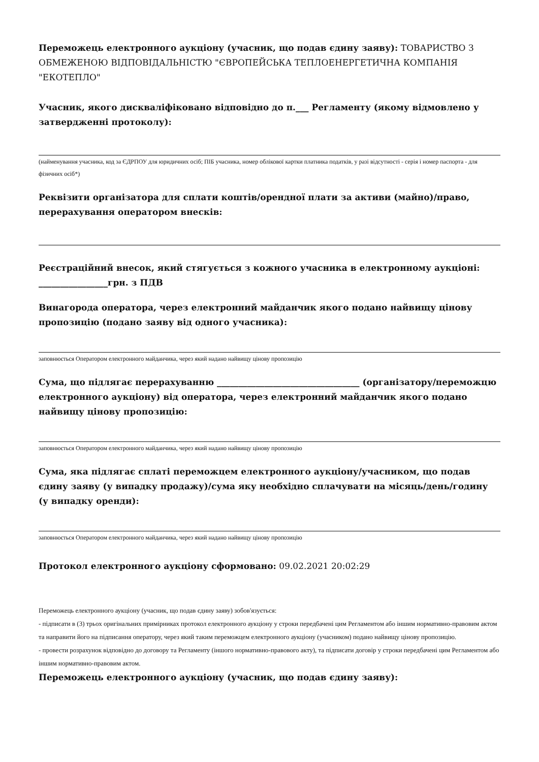Переможець електронного аукціону (учасник, що подав єдину заяву): ТОВАРИСТВО З ОБМЕЖЕНОЮ ВІДПОВІДАЛЬНІСТЮ "ЄВРОПЕЙСЬКА ТЕПЛОЕНЕРГЕТИЧНА КОМПАНІЯ "ЕКОТЕПЛО"
Учасник, якого дискваліфіковано відповідно до п.___ Регламенту (якому відмовлено у затвердженні протоколу):
(найменування учасника, код за ЄДРПОУ для юридичних осіб; ПІБ учасника, номер облікової картки платника податків, у разі відсутності - серія і номер паспорта - для фізичних осіб*)
Реквізити організатора для сплати коштів/орендної плати за активи (майно)/право, перерахування оператором внесків:
Реєстраційний внесок, який стягується з кожного учасника в електронному аукціоні: ________________грн. з ПДВ
Винагорода оператора, через електронний майданчик якого подано найвищу цінову пропозицію (подано заяву від одного учасника):
заповнюється Оператором електронного майданчика, через який надано найвищу цінову пропозицію
Сума, що підлягає перерахуванню _________________________________ (організатору/переможцю електронного аукціону) від оператора, через електронний майданчик якого подано найвищу цінову пропозицію:
заповнюється Оператором електронного майданчика, через який надано найвищу цінову пропозицію
Сума, яка підлягає сплаті переможцем електронного аукціону/учасником, що подав єдину заяву (у випадку продажу)/сума яку необхідно сплачувати на місяць/день/годину (у випадку оренди):
заповнюється Оператором електронного майданчика, через який надано найвищу цінову пропозицію
Протокол електронного аукціону сформовано: 09.02.2021 20:02:29
Переможець електронного аукціону (учасник, що подав єдину заяву) зобов'язується:
- підписати в (3) трьох оригінальних примірниках протокол електронного аукціону у строки передбачені цим Регламентом або іншим нормативно-правовим актом та направити його на підписання оператору, через який таким переможцем електронного аукціону (учасником) подано найвищу цінову пропозицію.
- провести розрахунок відповідно до договору та Регламенту (іншого нормативно-правового акту), та підписати договір у строки передбачені цим Регламентом або іншим нормативно-правовим актом.
Переможець електронного аукціону (учасник, що подав єдину заяву):